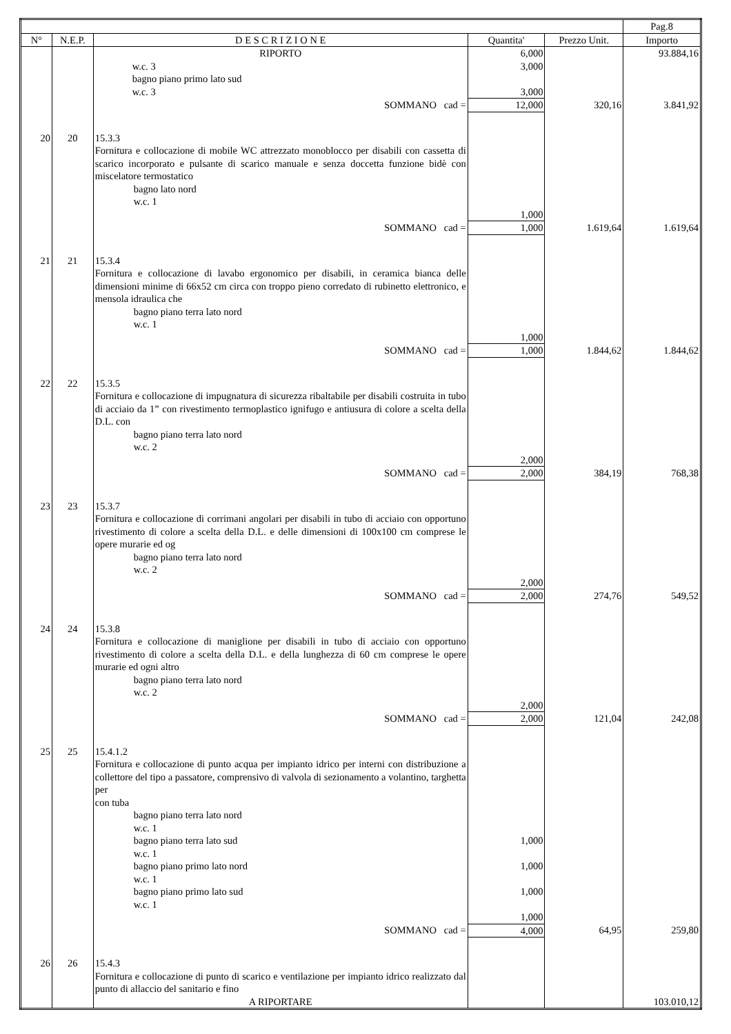| | | | | | Pag.8 |
| --- | --- | --- | --- | --- | --- |
| N° | N.E.P. | D E S C R I Z I O N E | Quantita' | Prezzo Unit. | Importo |
| | | RIPORTO | 6,000 | | 93.884,16 |
| | | w.c. 3 | 3,000 | | |
| | | bagno piano primo lato sud | | | |
| | | w.c. 3 | 3,000 | | |
| | | SOMMANO cad = | 12,000 | 320,16 | 3.841,92 |
| 20 | 20 | 15.3.3 Fornitura e collocazione di mobile WC attrezzato monoblocco per disabili con cassetta di scarico incorporato e pulsante di scarico manuale e senza doccetta funzione bidè con miscelatore termostatico bagno lato nord w.c. 1 | 1,000 | | |
| | | SOMMANO cad = | 1,000 | 1.619,64 | 1.619,64 |
| 21 | 21 | 15.3.4 Fornitura e collocazione di lavabo ergonomico per disabili, in ceramica bianca delle dimensioni minime di 66x52 cm circa con troppo pieno corredato di rubinetto elettronico, e mensola idraulica che bagno piano terra lato nord w.c. 1 | 1,000 | | |
| | | SOMMANO cad = | 1,000 | 1.844,62 | 1.844,62 |
| 22 | 22 | 15.3.5 Fornitura e collocazione di impugnatura di sicurezza ribaltabile per disabili costruita in tubo di acciaio da 1” con rivestimento termoplastico ignifugo e antiusura di colore a scelta della D.L. con bagno piano terra lato nord w.c. 2 | 2,000 | | |
| | | SOMMANO cad = | 2,000 | 384,19 | 768,38 |
| 23 | 23 | 15.3.7 Fornitura e collocazione di corrimani angolari per disabili in tubo di acciaio con opportuno rivestimento di colore a scelta della D.L. e delle dimensioni di 100x100 cm comprese le opere murarie ed og bagno piano terra lato nord w.c. 2 | 2,000 | | |
| | | SOMMANO cad = | 2,000 | 274,76 | 549,52 |
| 24 | 24 | 15.3.8 Fornitura e collocazione di maniglione per disabili in tubo di acciaio con opportuno rivestimento di colore a scelta della D.L. e della lunghezza di 60 cm comprese le opere murarie ed ogni altro bagno piano terra lato nord w.c. 2 | 2,000 | | |
| | | SOMMANO cad = | 2,000 | 121,04 | 242,08 |
| 25 | 25 | 15.4.1.2 Fornitura e collocazione di punto acqua per impianto idrico per interni con distribuzione a collettore del tipo a passatore, comprensivo di valvola di sezionamento a volantino, targhetta per con tuba bagno piano terra lato nord w.c. 1 bagno piano terra lato sud w.c. 1 bagno piano primo lato nord w.c. 1 bagno piano primo lato sud w.c. 1 | 1,000 1,000 1,000 1,000 | | |
| | | SOMMANO cad = | 4,000 | 64,95 | 259,80 |
| 26 | 26 | 15.4.3 Fornitura e collocazione di punto di scarico e ventilazione per impianto idrico realizzato dal punto di allaccio del sanitario e fino | | | |
| | | A RIPORTARE | | | 103.010,12 |